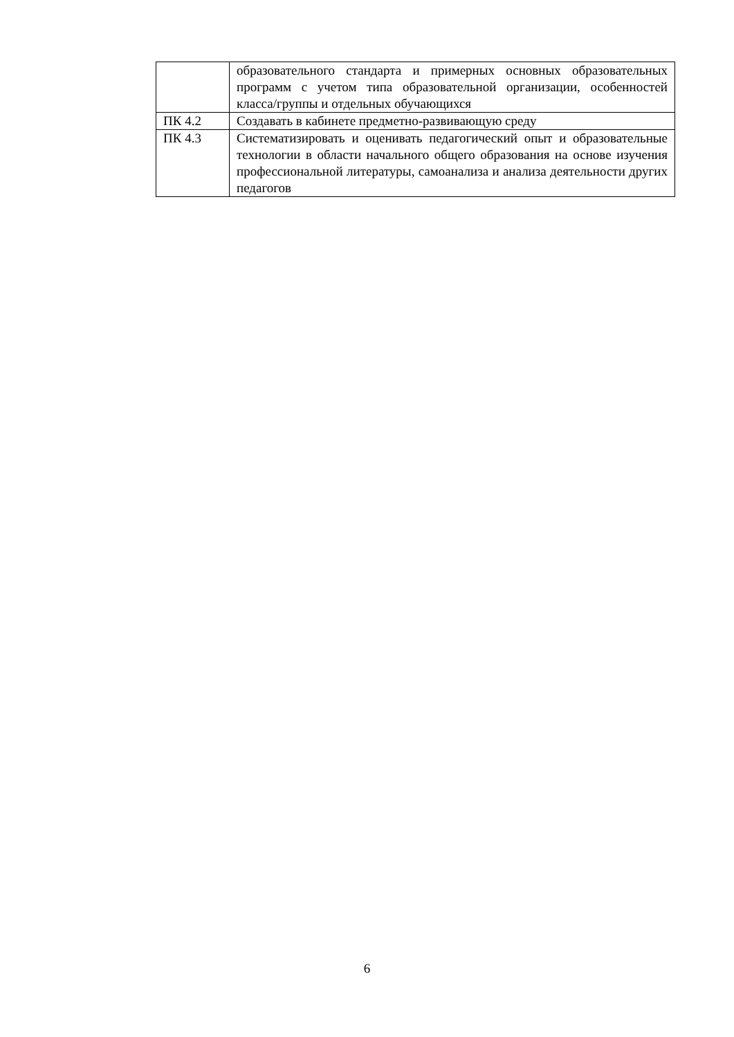| | образовательного стандарта и примерных основных образовательных программ с учетом типа образовательной организации, особенностей класса/группы и отдельных обучающихся |
| ПК 4.2 | Создавать в кабинете предметно-развивающую среду |
| ПК 4.3 | Систематизировать и оценивать педагогический опыт и образовательные технологии в области начального общего образования на основе изучения профессиональной литературы, самоанализа и анализа деятельности других педагогов |
6